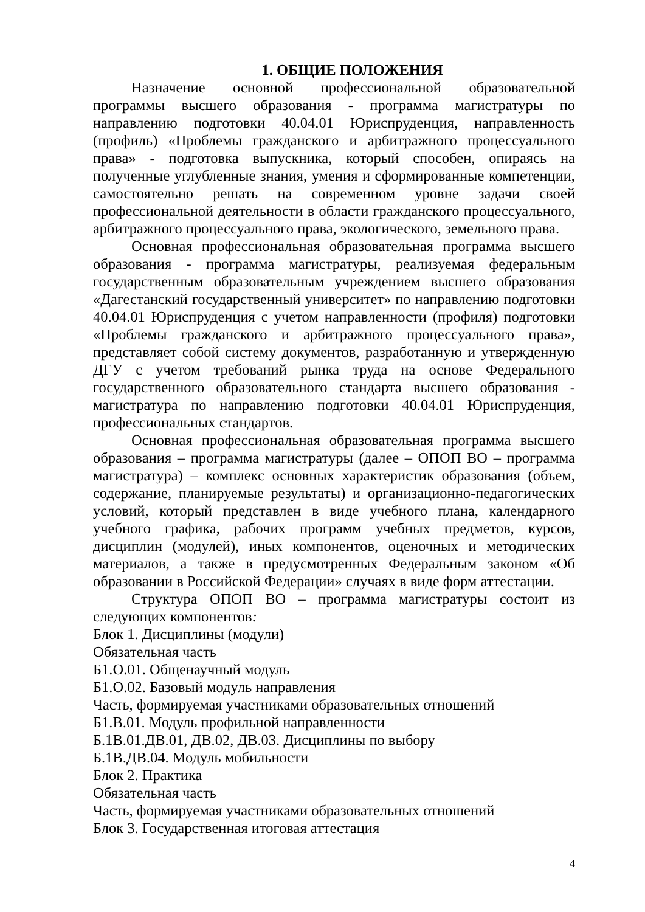1. ОБЩИЕ ПОЛОЖЕНИЯ
Назначение основной профессиональной образовательной программы высшего образования - программа магистратуры по направлению подготовки 40.04.01 Юриспруденция, направленность (профиль) «Проблемы гражданского и арбитражного процессуального права» - подготовка выпускника, который способен, опираясь на полученные углубленные знания, умения и сформированные компетенции, самостоятельно решать на современном уровне задачи своей профессиональной деятельности в области гражданского процессуального, арбитражного процессуального права, экологического, земельного права.
Основная профессиональная образовательная программа высшего образования - программа магистратуры, реализуемая федеральным государственным образовательным учреждением высшего образования «Дагестанский государственный университет» по направлению подготовки 40.04.01 Юриспруденция с учетом направленности (профиля) подготовки «Проблемы гражданского и арбитражного процессуального права», представляет собой систему документов, разработанную и утвержденную ДГУ с учетом требований рынка труда на основе Федерального государственного образовательного стандарта высшего образования - магистратура по направлению подготовки 40.04.01 Юриспруденция, профессиональных стандартов.
Основная профессиональная образовательная программа высшего образования – программа магистратуры (далее – ОПОП ВО – программа магистратура) – комплекс основных характеристик образования (объем, содержание, планируемые результаты) и организационно-педагогических условий, который представлен в виде учебного плана, календарного учебного графика, рабочих программ учебных предметов, курсов, дисциплин (модулей), иных компонентов, оценочных и методических материалов, а также в предусмотренных Федеральным законом «Об образовании в Российской Федерации» случаях в виде форм аттестации.
Структура ОПОП ВО – программа магистратуры состоит из следующих компонентов:
Блок 1. Дисциплины (модули)
Обязательная часть
Б1.О.01. Общенаучный модуль
Б1.О.02. Базовый модуль направления
Часть, формируемая участниками образовательных отношений
Б1.В.01. Модуль профильной направленности
Б.1В.01.ДВ.01, ДВ.02, ДВ.03. Дисциплины по выбору
Б.1В.ДВ.04. Модуль мобильности
Блок 2. Практика
Обязательная часть
Часть, формируемая участниками образовательных отношений
Блок 3. Государственная итоговая аттестация
4